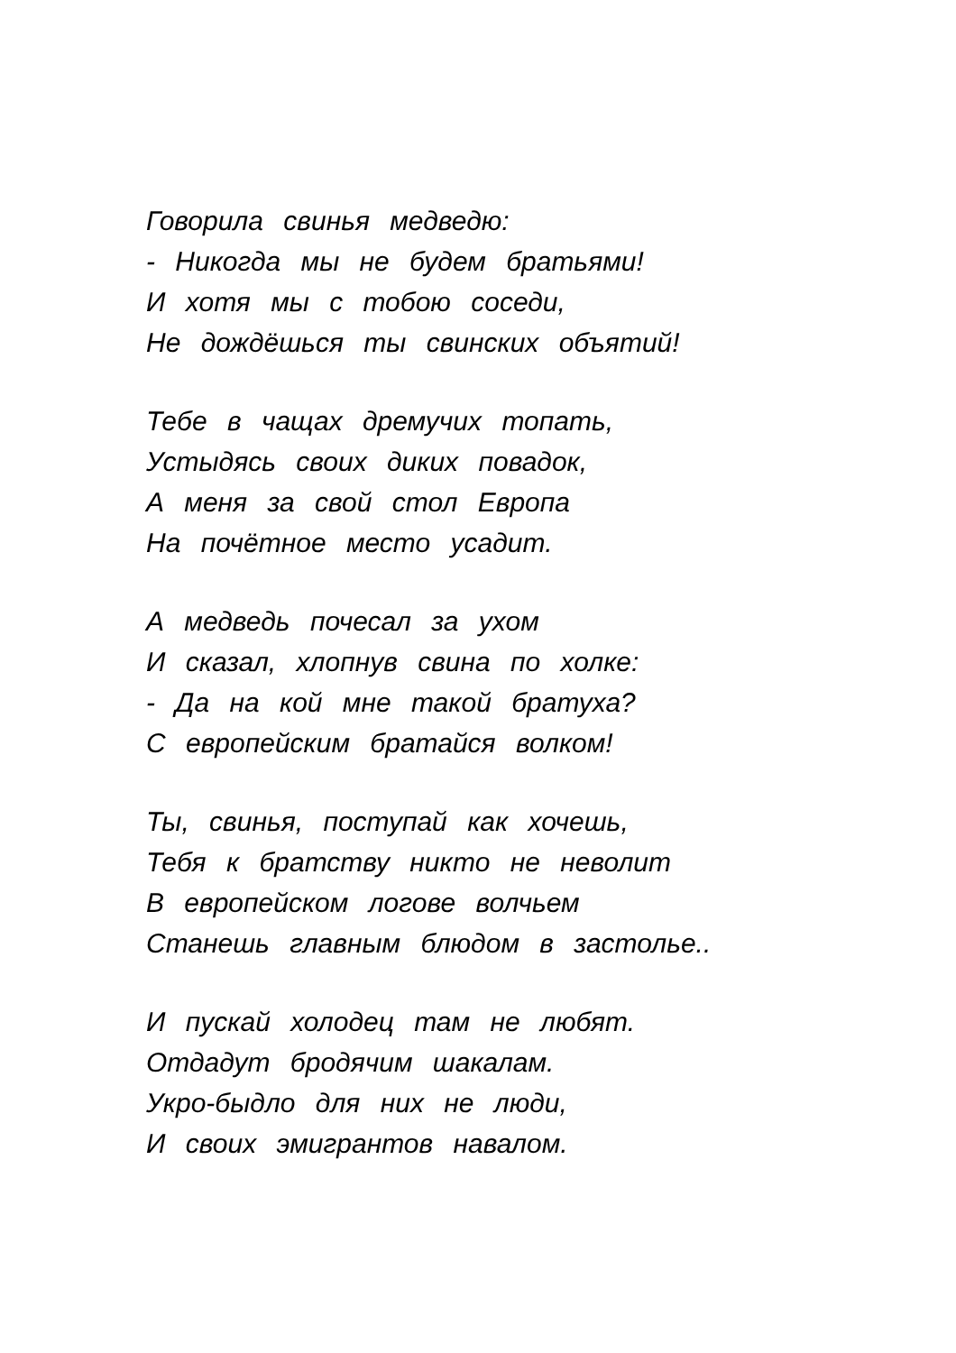Говорила свинья медведю:
- Никогда мы не будем братьями!
И хотя мы с тобою соседи,
Не дождёшься ты свинских объятий!
Тебе в чащах дремучих топать,
Устыдясь своих диких повадок,
А меня за свой стол Европа
На почётное место усадит.
А медведь почесал за ухом
И сказал, хлопнув свина по холке:
- Да на кой мне такой братуха?
С европейским братайся волком!
Ты, свинья, поступай как хочешь,
Тебя к братству никто не неволит
В европейском логове волчьем
Станешь главным блюдом в застолье..
И пускай холодец там не любят.
Отдадут бродячим шакалам.
Укро-быдло для них не люди,
И своих эмигрантов навалом.